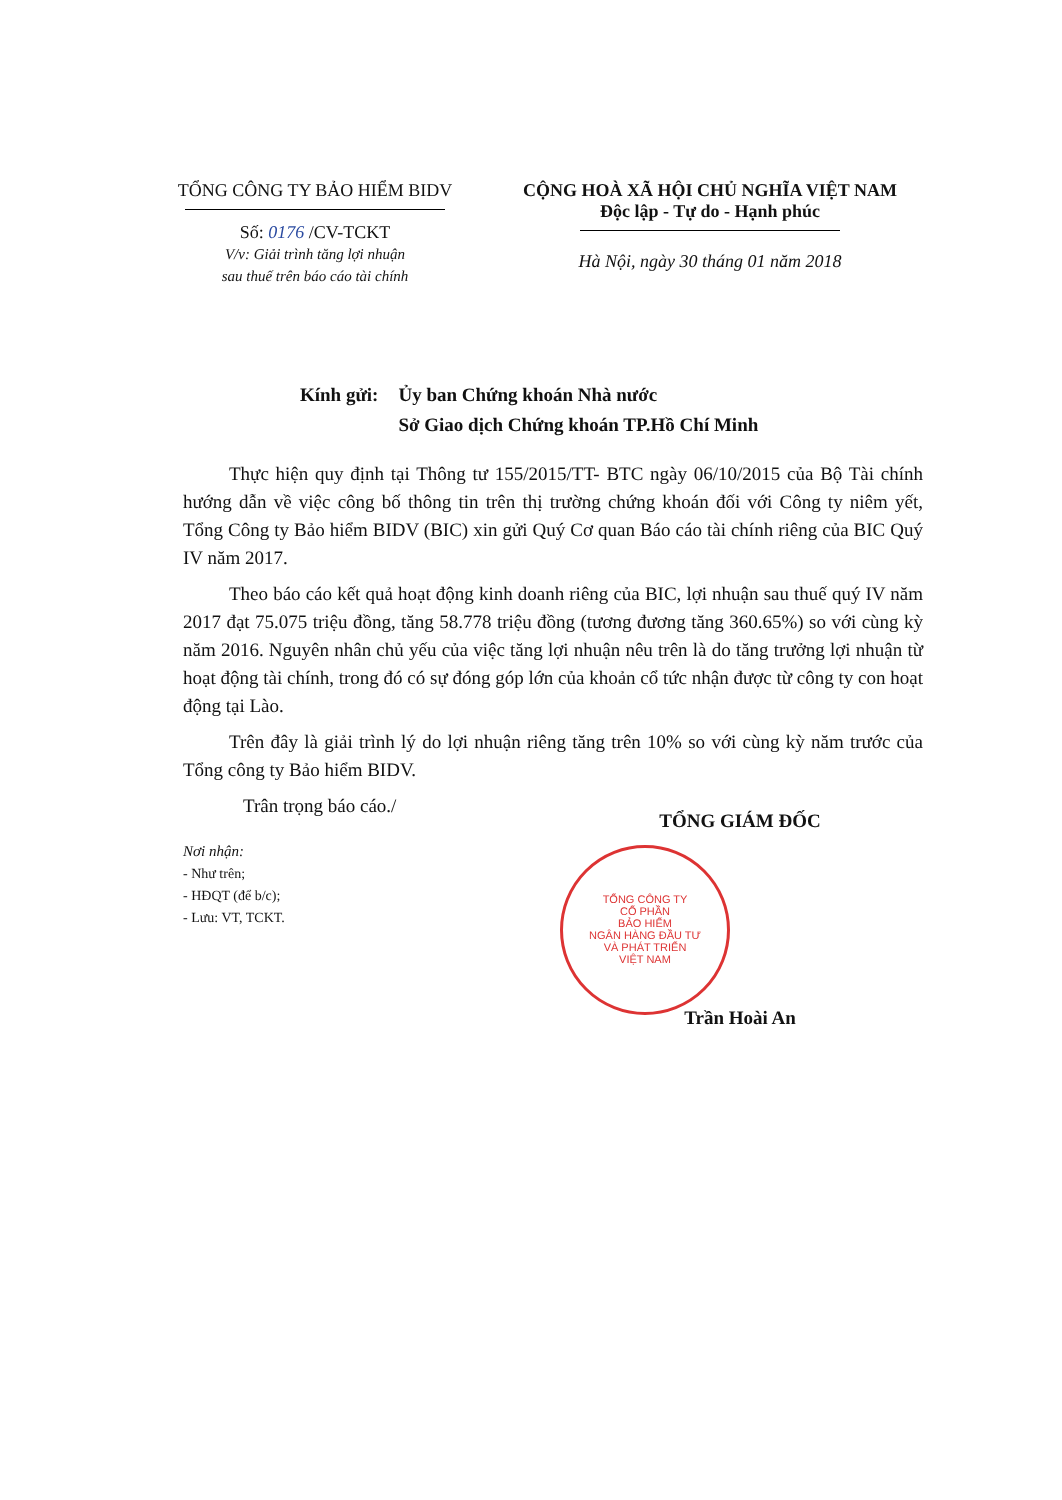TỔNG CÔNG TY BẢO HIỂM BIDV
Số: 0176 /CV-TCKT
V/v: Giải trình tăng lợi nhuận
sau thuế trên báo cáo tài chính
CỘNG HOÀ XÃ HỘI CHỦ NGHĨA VIỆT NAM
Độc lập - Tự do - Hạnh phúc
Hà Nội, ngày 30 tháng 01 năm 2018
Kính gửi: Ủy ban Chứng khoán Nhà nước
Sở Giao dịch Chứng khoán TP.Hồ Chí Minh
Thực hiện quy định tại Thông tư 155/2015/TT- BTC ngày 06/10/2015 của Bộ Tài chính hướng dẫn về việc công bố thông tin trên thị trường chứng khoán đối với Công ty niêm yết, Tổng Công ty Bảo hiểm BIDV (BIC) xin gửi Quý Cơ quan Báo cáo tài chính riêng của BIC Quý IV năm 2017.
Theo báo cáo kết quả hoạt động kinh doanh riêng của BIC, lợi nhuận sau thuế quý IV năm 2017 đạt 75.075 triệu đồng, tăng 58.778 triệu đồng (tương đương tăng 360.65%) so với cùng kỳ năm 2016. Nguyên nhân chủ yếu của việc tăng lợi nhuận nêu trên là do tăng trưởng lợi nhuận từ hoạt động tài chính, trong đó có sự đóng góp lớn của khoản cổ tức nhận được từ công ty con hoạt động tại Lào.
Trên đây là giải trình lý do lợi nhuận riêng tăng trên 10% so với cùng kỳ năm trước của Tổng công ty Bảo hiểm BIDV.
Trân trọng báo cáo./
Nơi nhận:
- Như trên;
- HĐQT (để b/c);
- Lưu: VT, TCKT.
TỔNG CÔNG TY
CỔ PHẦN
BẢO HIỂM
NGÂN HÀNG ĐẦU TƯ
VÀ PHÁT TRIỂN
VIỆT NAM
TỔNG GIÁM ĐỐC
Trần Hoài An